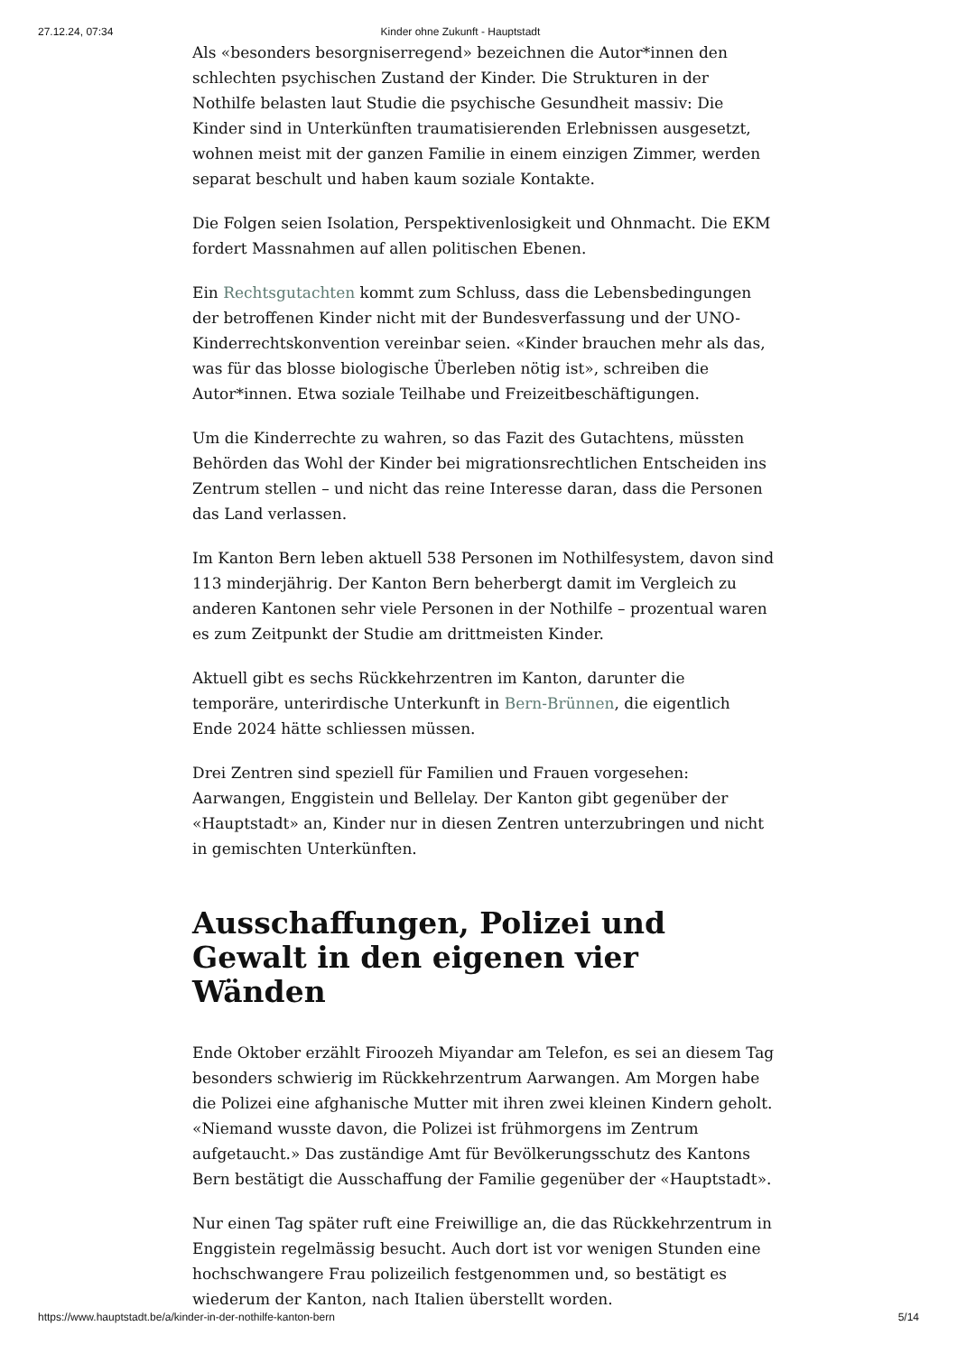27.12.24, 07:34 Kinder ohne Zukunft - Hauptstadt
Als «besonders besorgniserregend» bezeichnen die Autor*innen den schlechten psychischen Zustand der Kinder. Die Strukturen in der Nothilfe belasten laut Studie die psychische Gesundheit massiv: Die Kinder sind in Unterkünften traumatisierenden Erlebnissen ausgesetzt, wohnen meist mit der ganzen Familie in einem einzigen Zimmer, werden separat beschult und haben kaum soziale Kontakte.
Die Folgen seien Isolation, Perspektivenlosigkeit und Ohnmacht. Die EKM fordert Massnahmen auf allen politischen Ebenen.
Ein Rechtsgutachten kommt zum Schluss, dass die Lebensbedingungen der betroffenen Kinder nicht mit der Bundesverfassung und der UNO-Kinderrechtskonvention vereinbar seien. «Kinder brauchen mehr als das, was für das blosse biologische Überleben nötig ist», schreiben die Autor*innen. Etwa soziale Teilhabe und Freizeitbeschäftigungen.
Um die Kinderrechte zu wahren, so das Fazit des Gutachtens, müssten Behörden das Wohl der Kinder bei migrationsrechtlichen Entscheiden ins Zentrum stellen – und nicht das reine Interesse daran, dass die Personen das Land verlassen.
Im Kanton Bern leben aktuell 538 Personen im Nothilfesystem, davon sind 113 minderjährig. Der Kanton Bern beherbergt damit im Vergleich zu anderen Kantonen sehr viele Personen in der Nothilfe – prozentual waren es zum Zeitpunkt der Studie am drittmeisten Kinder.
Aktuell gibt es sechs Rückkehrzentren im Kanton, darunter die temporäre, unterirdische Unterkunft in Bern-Brünnen, die eigentlich Ende 2024 hätte schliessen müssen.
Drei Zentren sind speziell für Familien und Frauen vorgesehen: Aarwangen, Enggistein und Bellelay. Der Kanton gibt gegenüber der «Hauptstadt» an, Kinder nur in diesen Zentren unterzubringen und nicht in gemischten Unterkünften.
Ausschaffungen, Polizei und Gewalt in den eigenen vier Wänden
Ende Oktober erzählt Firoozeh Miyandar am Telefon, es sei an diesem Tag besonders schwierig im Rückkehrzentrum Aarwangen. Am Morgen habe die Polizei eine afghanische Mutter mit ihren zwei kleinen Kindern geholt. «Niemand wusste davon, die Polizei ist frühmorgens im Zentrum aufgetaucht.» Das zuständige Amt für Bevölkerungsschutz des Kantons Bern bestätigt die Ausschaffung der Familie gegenüber der «Hauptstadt».
Nur einen Tag später ruft eine Freiwillige an, die das Rückkehrzentrum in Enggistein regelmässig besucht. Auch dort ist vor wenigen Stunden eine hochschwangere Frau polizeilich festgenommen und, so bestätigt es wiederum der Kanton, nach Italien überstellt worden.
https://www.hauptstadt.be/a/kinder-in-der-nothilfe-kanton-bern 5/14